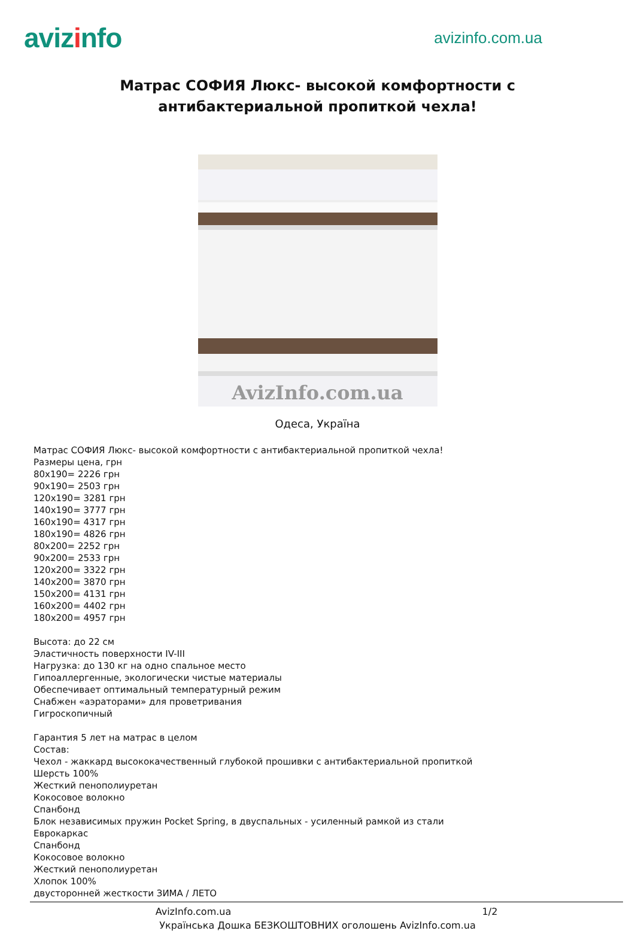avizinfo
avizinfo.com.ua
Матрас СОФИЯ Люкс- высокой комфортности с антибактериальной пропиткой чехла!
AvizInfo.com.ua
Одеса, Україна
Матрас СОФИЯ Люкс- высокой комфортности с антибактериальной пропиткой чехла!
Размеры цена, грн
80x190= 2226 грн
90x190= 2503 грн
120x190= 3281 грн
140x190= 3777 грн
160x190= 4317 грн
180x190= 4826 грн
80x200= 2252 грн
90x200= 2533 грн
120x200= 3322 грн
140x200= 3870 грн
150x200= 4131 грн
160x200= 4402 грн
180x200= 4957 грн
Высота: до 22 см
Эластичность поверхности IV-III
Нагрузка: до 130 кг на одно спальное место
Гипоаллергенные, экологически чистые материалы
Обеспечивает оптимальный температурный режим
Снабжен «аэраторами» для проветривания
Гигроскопичный
Гарантия 5 лет на матрас в целом
Состав:
Чехол - жаккард высококачественный глубокой прошивки с антибактериальной пропиткой
Шерсть 100%
Жесткий пенополиуретан
Кокосовое волокно
Спанбонд
Блок независимых пружин Pocket Spring, в двуспальных - усиленный рамкой из стали
Еврокаркас
Спанбонд
Кокосовое волокно
Жесткий пенополиуретан
Хлопок 100%
двусторонней жесткости ЗИМА / ЛЕТО
AvizInfo.com.ua 1/2
Українська Дошка БЕЗКОШТОВНИХ оголошень AvizInfo.com.ua